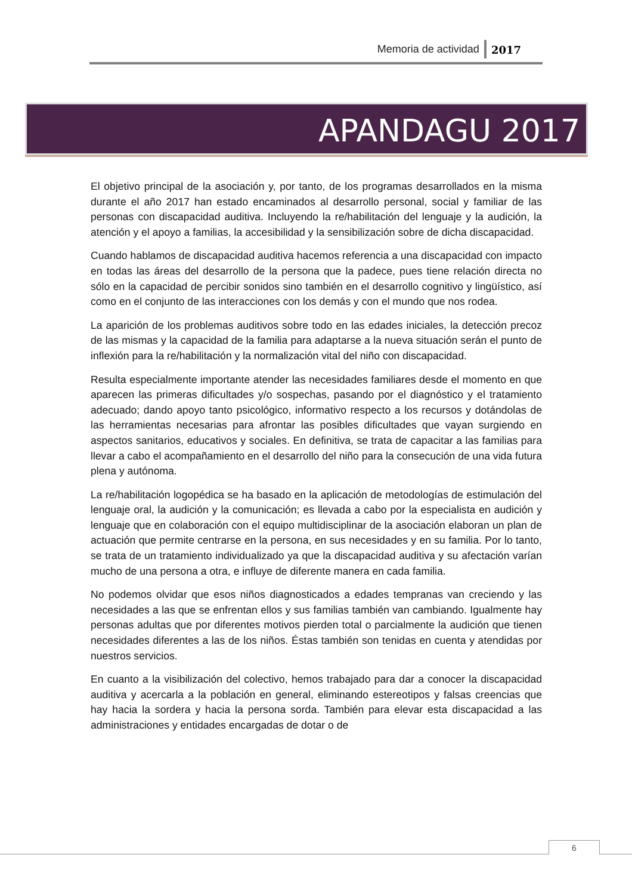Memoria de actividad 2017
APANDAGU 2017
El objetivo principal de la asociación y, por tanto, de los programas desarrollados en la misma durante el año 2017 han estado encaminados al desarrollo personal, social y familiar de las personas con discapacidad auditiva. Incluyendo la re/habilitación del lenguaje y la audición, la atención y el apoyo a familias, la accesibilidad y la sensibilización sobre de dicha discapacidad.
Cuando hablamos de discapacidad auditiva hacemos referencia a una discapacidad con impacto en todas las áreas del desarrollo de la persona que la padece, pues tiene relación directa no sólo en la capacidad de percibir sonidos sino también en el desarrollo cognitivo y lingüístico, así como en el conjunto de las interacciones con los demás y con el mundo que nos rodea.
La aparición de los problemas auditivos sobre todo en las edades iniciales, la detección precoz de las mismas y la capacidad de la familia para adaptarse a la nueva situación serán el punto de inflexión para la re/habilitación y la normalización vital del niño con discapacidad.
Resulta especialmente importante atender las necesidades familiares desde el momento en que aparecen las primeras dificultades y/o sospechas, pasando por el diagnóstico y el tratamiento adecuado; dando apoyo tanto psicológico, informativo respecto a los recursos y dotándolas de las herramientas necesarias para afrontar las posibles dificultades que vayan surgiendo en aspectos sanitarios, educativos y sociales. En definitiva, se trata de capacitar a las familias para llevar a cabo el acompañamiento en el desarrollo del niño para la consecución de una vida futura plena y autónoma.
La re/habilitación logopédica se ha basado en la aplicación de metodologías de estimulación del lenguaje oral, la audición y la comunicación; es llevada a cabo por la especialista en audición y lenguaje que en colaboración con el equipo multidisciplinar de la asociación elaboran un plan de actuación que permite centrarse en la persona, en sus necesidades y en su familia. Por lo tanto, se trata de un tratamiento individualizado ya que la discapacidad auditiva y su afectación varían mucho de una persona a otra, e influye de diferente manera en cada familia.
No podemos olvidar que esos niños diagnosticados a edades tempranas van creciendo y las necesidades a las que se enfrentan ellos y sus familias también van cambiando. Igualmente hay personas adultas que por diferentes motivos pierden total o parcialmente la audición que tienen necesidades diferentes a las de los niños. Éstas también son tenidas en cuenta y atendidas por nuestros servicios.
En cuanto a la visibilización del colectivo, hemos trabajado para dar a conocer la discapacidad auditiva y acercarla a la población en general, eliminando estereotipos y falsas creencias que hay hacia la sordera y hacia la persona sorda. También para elevar esta discapacidad a las administraciones y entidades encargadas de dotar o de
6